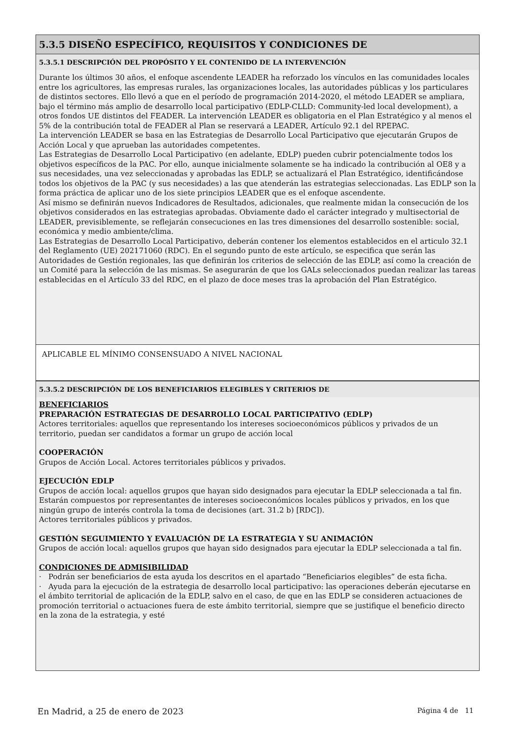5.3.5 DISEÑO ESPECÍFICO, REQUISITOS Y CONDICIONES DE
5.3.5.1 DESCRIPCIÓN DEL PROPÓSITO Y EL CONTENIDO DE LA INTERVENCIÓN
Durante los últimos 30 años, el enfoque ascendente LEADER ha reforzado los vínculos en las comunidades locales entre los agricultores, las empresas rurales, las organizaciones locales, las autoridades públicas y los particulares de distintos sectores. Ello llevó a que en el período de programación 2014-2020, el método LEADER se ampliara, bajo el término más amplio de desarrollo local participativo (EDLP-CLLD: Community-led local development), a otros fondos UE distintos del FEADER. La intervención LEADER es obligatoria en el Plan Estratégico y al menos el 5% de la contribución total de FEADER al Plan se reservará a LEADER, Artículo 92.1 del RPEPAC.
La intervención LEADER se basa en las Estrategias de Desarrollo Local Participativo que ejecutarán Grupos de Acción Local y que aprueban las autoridades competentes.
Las Estrategias de Desarrollo Local Participativo (en adelante, EDLP) pueden cubrir potencialmente todos los objetivos específicos de la PAC. Por ello, aunque inicialmente solamente se ha indicado la contribución al OE8 y a sus necesidades, una vez seleccionadas y aprobadas las EDLP, se actualizará el Plan Estratégico, identificándose todos los objetivos de la PAC (y sus necesidades) a las que atenderán las estrategias seleccionadas. Las EDLP son la forma práctica de aplicar uno de los siete principios LEADER que es el enfoque ascendente.
Así mismo se definirán nuevos Indicadores de Resultados, adicionales, que realmente midan la consecución de los objetivos considerados en las estrategias aprobadas. Obviamente dado el carácter integrado y multisectorial de LEADER, previsiblemente, se reflejarán consecuciones en las tres dimensiones del desarrollo sostenible: social, económica y medio ambiente/clima.
Las Estrategias de Desarrollo Local Participativo, deberán contener los elementos establecidos en el articulo 32.1 del Reglamento (UE) 202171060 (RDC). En el segundo punto de este artículo, se especifica que serán las Autoridades de Gestión regionales, las que definirán los criterios de selección de las EDLP, así como la creación de un Comité para la selección de las mismas. Se asegurarán de que los GALs seleccionados puedan realizar las tareas establecidas en el Artículo 33 del RDC, en el plazo de doce meses tras la aprobación del Plan Estratégico.
APLICABLE EL MÍNIMO CONSENSUADO A NIVEL NACIONAL
5.3.5.2 DESCRIPCIÓN DE LOS BENEFICIARIOS ELEGIBLES Y CRITERIOS DE
BENEFICIARIOS
PREPARACIÓN ESTRATEGIAS DE DESARROLLO LOCAL PARTICIPATIVO (EDLP)
Actores territoriales: aquellos que representando los intereses socioeconómicos públicos y privados de un territorio, puedan ser candidatos a formar un grupo de acción local
COOPERACIÓN
Grupos de Acción Local. Actores territoriales públicos y privados.
EJECUCIÓN EDLP
Grupos de acción local: aquellos grupos que hayan sido designados para ejecutar la EDLP seleccionada a tal fin. Estarán compuestos por representantes de intereses socioeconómicos locales públicos y privados, en los que ningún grupo de interés controla la toma de decisiones (art. 31.2 b) [RDC]).
Actores territoriales públicos y privados.
GESTIÓN SEGUIMIENTO Y EVALUACIÓN DE LA ESTRATEGIA Y SU ANIMACIÓN
Grupos de acción local: aquellos grupos que hayan sido designados para ejecutar la EDLP seleccionada a tal fin.
CONDICIONES DE ADMISIBILIDAD
· Podrán ser beneficiarios de esta ayuda los descritos en el apartado “Beneficiarios elegibles” de esta ficha.
· Ayuda para la ejecución de la estrategia de desarrollo local participativo: las operaciones deberán ejecutarse en el ámbito territorial de aplicación de la EDLP, salvo en el caso, de que en las EDLP se consideren actuaciones de promoción territorial o actuaciones fuera de este ámbito territorial, siempre que se justifique el beneficio directo en la zona de la estrategia, y esté
En Madrid, a 25 de enero de 2023 Página 4 de 11